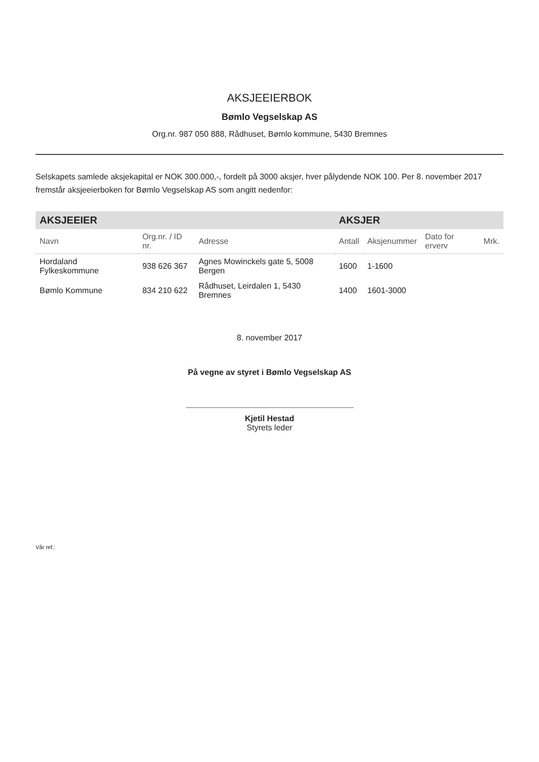AKSJEEIERBOK
Bømlo Vegselskap AS
Org.nr. 987 050 888, Rådhuset, Bømlo kommune, 5430 Bremnes
Selskapets samlede aksjekapital er NOK 300.000,-, fordelt på 3000 aksjer, hver pålydende NOK 100. Per 8. november 2017 fremstår aksjeeierboken for Bømlo Vegselskap AS som angitt nedenfor:
| AKSJEEIER | | | AKSJER | | | |
| --- | --- | --- | --- | --- | --- | --- |
| Navn | Org.nr. / ID nr. | Adresse | Antall | Aksjenummer | Dato for erverv | Mrk. |
| Hordaland Fylkeskommune | 938 626 367 | Agnes Mowinckels gate 5, 5008 Bergen | 1600 | 1-1600 | | |
| Bømlo Kommune | 834 210 622 | Rådhuset, Leirdalen 1, 5430 Bremnes | 1400 | 1601-3000 | | |
8. november 2017
På vegne av styret i Bømlo Vegselskap AS
Kjetil Hestad
Styrets leder
Vår ref.: